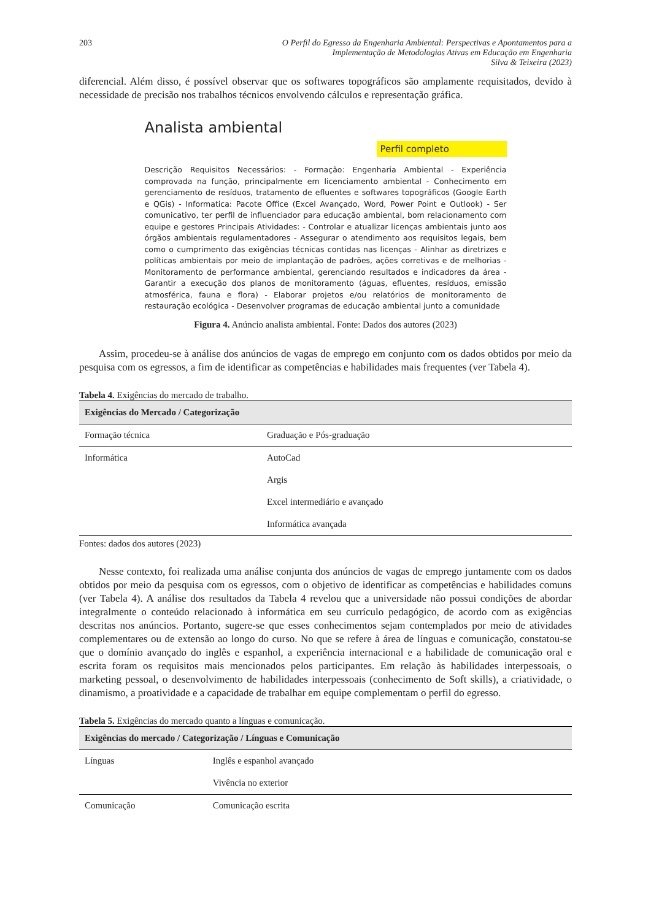203 O Perfil do Egresso da Engenharia Ambiental: Perspectivas e Apontamentos para a
Implementação de Metodologias Ativas em Educação em Engenharia
Silva & Teixeira (2023)
diferencial. Além disso, é possível observar que os softwares topográficos são amplamente requisitados, devido à necessidade de precisão nos trabalhos técnicos envolvendo cálculos e representação gráfica.
Analista ambiental
Perfil completo
Descrição Requisitos Necessários: - Formação: Engenharia Ambiental - Experiência comprovada na função, principalmente em licenciamento ambiental - Conhecimento em gerenciamento de resíduos, tratamento de efluentes e softwares topográficos (Google Earth e QGis) - Informatica: Pacote Office (Excel Avançado, Word, Power Point e Outlook) - Ser comunicativo, ter perfil de influenciador para educação ambiental, bom relacionamento com equipe e gestores Principais Atividades: - Controlar e atualizar licenças ambientais junto aos órgãos ambientais regulamentadores - Assegurar o atendimento aos requisitos legais, bem como o cumprimento das exigências técnicas contidas nas licenças - Alinhar as diretrizes e políticas ambientais por meio de implantação de padrões, ações corretivas e de melhorias - Monitoramento de performance ambiental, gerenciando resultados e indicadores da área - Garantir a execução dos planos de monitoramento (águas, efluentes, resíduos, emissão atmosférica, fauna e flora) - Elaborar projetos e/ou relatórios de monitoramento de restauração ecológica - Desenvolver programas de educação ambiental junto a comunidade
Figura 4. Anúncio analista ambiental. Fonte: Dados dos autores (2023)
Assim, procedeu-se à análise dos anúncios de vagas de emprego em conjunto com os dados obtidos por meio da pesquisa com os egressos, a fim de identificar as competências e habilidades mais frequentes (ver Tabela 4).
Tabela 4. Exigências do mercado de trabalho.
| Exigências do Mercado / Categorização | |
| --- | --- |
| Formação técnica | Graduação e Pós-graduação |
| Informática | AutoCad |
| | Argis |
| | Excel intermediário e avançado |
| | Informática avançada |
Fontes: dados dos autores (2023)
Nesse contexto, foi realizada uma análise conjunta dos anúncios de vagas de emprego juntamente com os dados obtidos por meio da pesquisa com os egressos, com o objetivo de identificar as competências e habilidades comuns (ver Tabela 4). A análise dos resultados da Tabela 4 revelou que a universidade não possui condições de abordar integralmente o conteúdo relacionado à informática em seu currículo pedagógico, de acordo com as exigências descritas nos anúncios. Portanto, sugere-se que esses conhecimentos sejam contemplados por meio de atividades complementares ou de extensão ao longo do curso. No que se refere à área de línguas e comunicação, constatou-se que o domínio avançado do inglês e espanhol, a experiência internacional e a habilidade de comunicação oral e escrita foram os requisitos mais mencionados pelos participantes. Em relação às habilidades interpessoais, o marketing pessoal, o desenvolvimento de habilidades interpessoais (conhecimento de Soft skills), a criatividade, o dinamismo, a proatividade e a capacidade de trabalhar em equipe complementam o perfil do egresso.
Tabela 5. Exigências do mercado quanto a línguas e comunicação.
| Exigências do mercado / Categorização / Línguas e Comunicação | |
| --- | --- |
| Línguas | Inglês e espanhol avançado |
| | Vivência no exterior |
| Comunicação | Comunicação escrita |